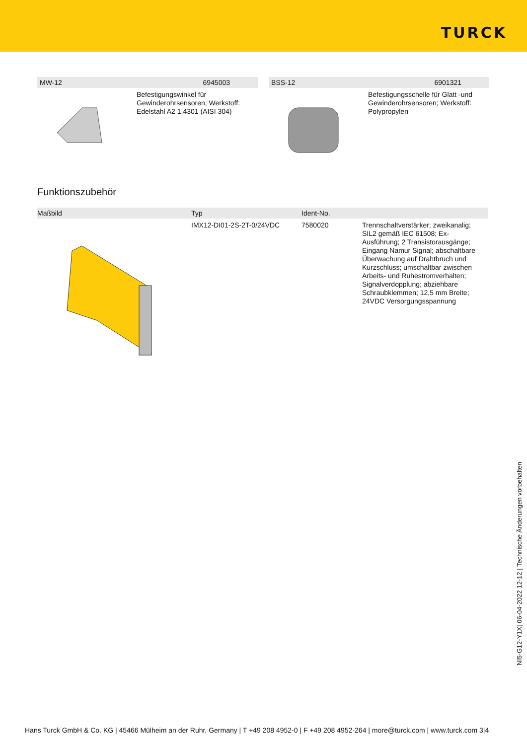TURCK
MW-12 6945003
Befestigungswinkel für
Gewinderohrsensoren; Werkstoff:
Edelstahl A2 1.4301 (AISI 304)
BSS-12 6901321
Befestigungsschelle für Glatt -und
Gewinderohrsensoren; Werkstoff:
Polypropylen
Funktionszubehör
| Maßbild | Typ | Ident-No. | |
| --- | --- | --- | --- |
| | IMX12-DI01-2S-2T-0/24VDC | 7580020 | Trennschaltverstärker; zweikanalig; SIL2 gemäß IEC 61508; Ex- Ausführung; 2 Transistorausgänge; Eingang Namur Signal; abschaltbare Überwachung auf Drahtbruch und Kurzschluss; umschaltbar zwischen Arbeits- und Ruhestromverhalten; Signalverdopplung; abziehbare Schraubklemmen; 12,5 mm Breite; 24VDC Versorgungsspannung |
NI5-G12-Y1X| 06-04-2022 12-12 | Technische Änderungen vorbehalten
Hans Turck GmbH & Co. KG | 45466 Mülheim an der Ruhr, Germany | T +49 208 4952-0 | F +49 208 4952-264 | more@turck.com | www.turck.com 3|4